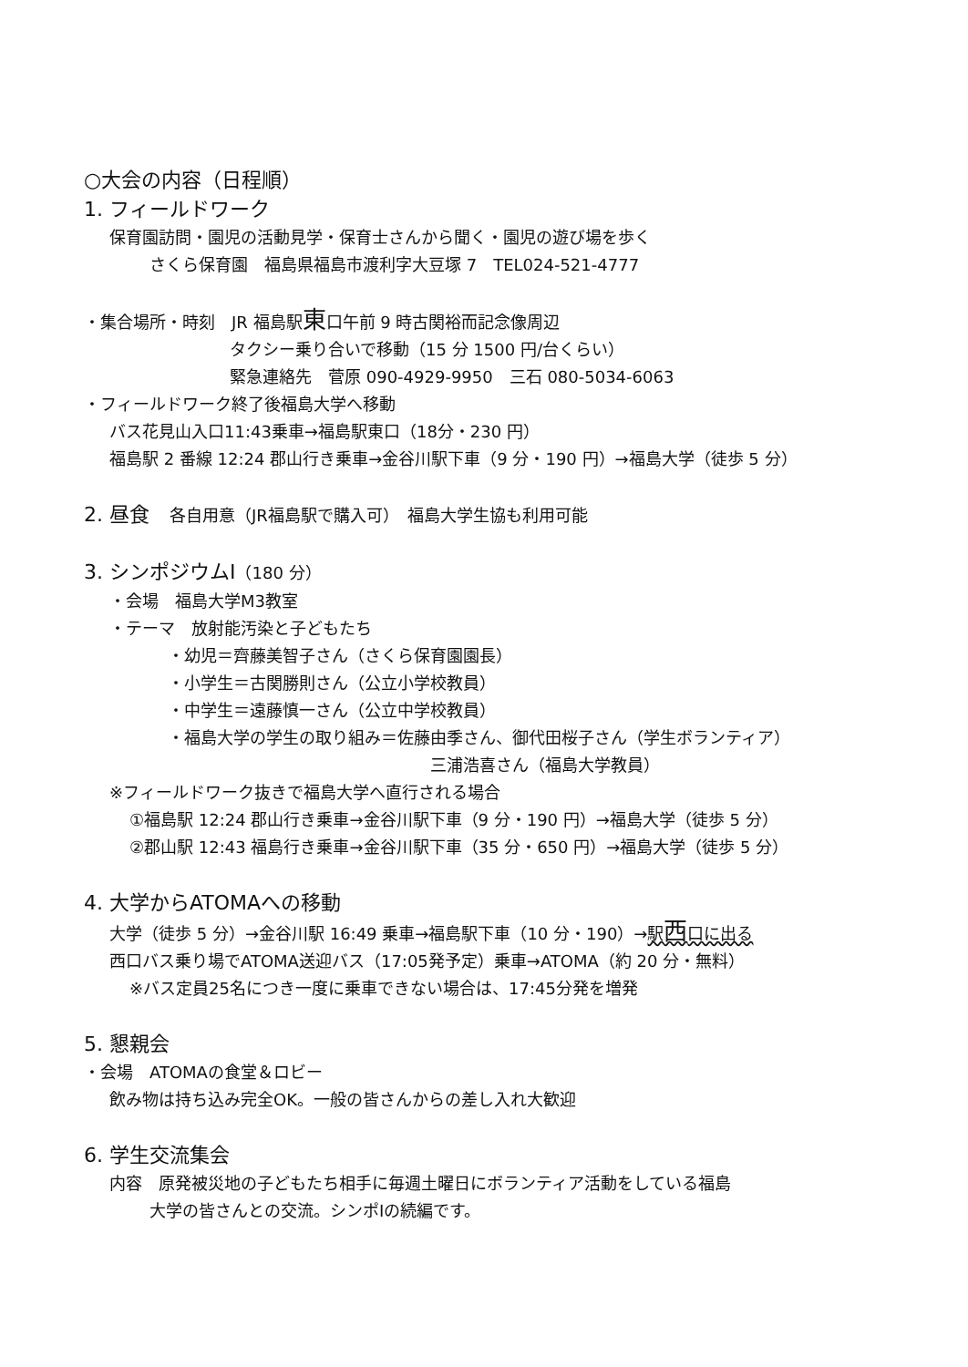○大会の内容（日程順）
1. フィールドワーク
保育園訪問・園児の活動見学・保育士さんから聞く・園児の遊び場を歩く
さくら保育園　福島県福島市渡利字大豆塚 7　TEL024-521-4777
・集合場所・時刻　JR 福島駅東口午前 9 時古関裕而記念像周辺
タクシー乗り合いで移動（15 分 1500 円/台くらい）
緊急連絡先　菅原 090-4929-9950　三石 080-5034-6063
・フィールドワーク終了後福島大学へ移動
バス花見山入口11:43乗車→福島駅東口（18分・230 円）
福島駅 2 番線 12:24 郡山行き乗車→金谷川駅下車（9 分・190 円）→福島大学（徒歩 5 分）
2. 昼食　各自用意（JR福島駅で購入可）　福島大学生協も利用可能
3. シンポジウムⅠ（180 分）
・会場　福島大学M3教室
・テーマ　放射能汚染と子どもたち
・幼児＝齊藤美智子さん（さくら保育園園長）
・小学生＝古関勝則さん（公立小学校教員）
・中学生＝遠藤慎一さん（公立中学校教員）
・福島大学の学生の取り組み＝佐藤由季さん、御代田桜子さん（学生ボランティア）
三浦浩喜さん（福島大学教員）
※フィールドワーク抜きで福島大学へ直行される場合
①福島駅 12:24 郡山行き乗車→金谷川駅下車（9 分・190 円）→福島大学（徒歩 5 分）
②郡山駅 12:43 福島行き乗車→金谷川駅下車（35 分・650 円）→福島大学（徒歩 5 分）
4. 大学からATOMAへの移動
大学（徒歩 5 分）→金谷川駅 16:49 乗車→福島駅下車（10 分・190）→駅西口に出る
西口バス乗り場でATOMA送迎バス（17:05発予定）乗車→ATOMA（約 20 分・無料）
※バス定員25名につき一度に乗車できない場合は、17:45分発を増発
5. 懇親会
・会場　ATOMAの食堂＆ロビー
飲み物は持ち込み完全OK。一般の皆さんからの差し入れ大歓迎
6. 学生交流集会
内容　原発被災地の子どもたち相手に毎週土曜日にボランティア活動をしている福島
大学の皆さんとの交流。シンポⅠの続編です。